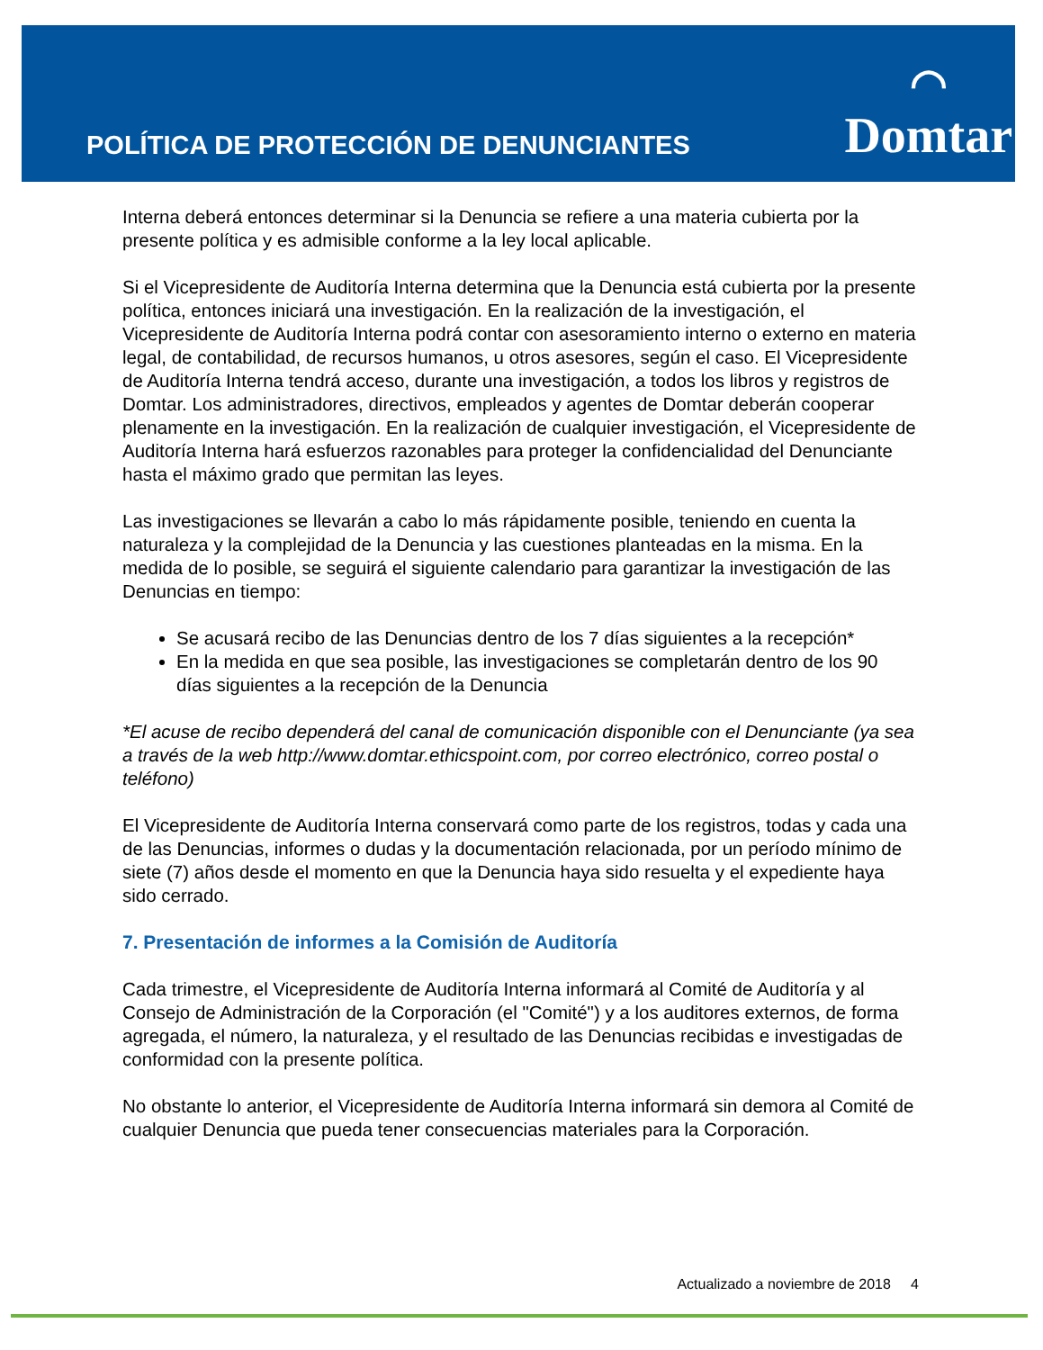POLÍTICA DE PROTECCIÓN DE DENUNCIANTES
◠
Domtar
Interna deberá entonces determinar si la Denuncia se refiere a una materia cubierta por la presente política y es admisible conforme a la ley local aplicable.
Si el Vicepresidente de Auditoría Interna determina que la Denuncia está cubierta por la presente política, entonces iniciará una investigación. En la realización de la investigación, el Vicepresidente de Auditoría Interna podrá contar con asesoramiento interno o externo en materia legal, de contabilidad, de recursos humanos, u otros asesores, según el caso. El Vicepresidente de Auditoría Interna tendrá acceso, durante una investigación, a todos los libros y registros de Domtar. Los administradores, directivos, empleados y agentes de Domtar deberán cooperar plenamente en la investigación. En la realización de cualquier investigación, el Vicepresidente de Auditoría Interna hará esfuerzos razonables para proteger la confidencialidad del Denunciante hasta el máximo grado que permitan las leyes.
Las investigaciones se llevarán a cabo lo más rápidamente posible, teniendo en cuenta la naturaleza y la complejidad de la Denuncia y las cuestiones planteadas en la misma. En la medida de lo posible, se seguirá el siguiente calendario para garantizar la investigación de las Denuncias en tiempo:
Se acusará recibo de las Denuncias dentro de los 7 días siguientes a la recepción*
En la medida en que sea posible, las investigaciones se completarán dentro de los 90 días siguientes a la recepción de la Denuncia
*El acuse de recibo dependerá del canal de comunicación disponible con el Denunciante (ya sea a través de la web http://www.domtar.ethicspoint.com, por correo electrónico, correo postal o teléfono)
El Vicepresidente de Auditoría Interna conservará como parte de los registros, todas y cada una de las Denuncias, informes o dudas y la documentación relacionada, por un período mínimo de siete (7) años desde el momento en que la Denuncia haya sido resuelta y el expediente haya sido cerrado.
7. Presentación de informes a la Comisión de Auditoría
Cada trimestre, el Vicepresidente de Auditoría Interna informará al Comité de Auditoría y al Consejo de Administración de la Corporación (el "Comité") y a los auditores externos, de forma agregada, el número, la naturaleza, y el resultado de las Denuncias recibidas e investigadas de conformidad con la presente política.
No obstante lo anterior, el Vicepresidente de Auditoría Interna informará sin demora al Comité de cualquier Denuncia que pueda tener consecuencias materiales para la Corporación.
Actualizado a noviembre de 2018 4